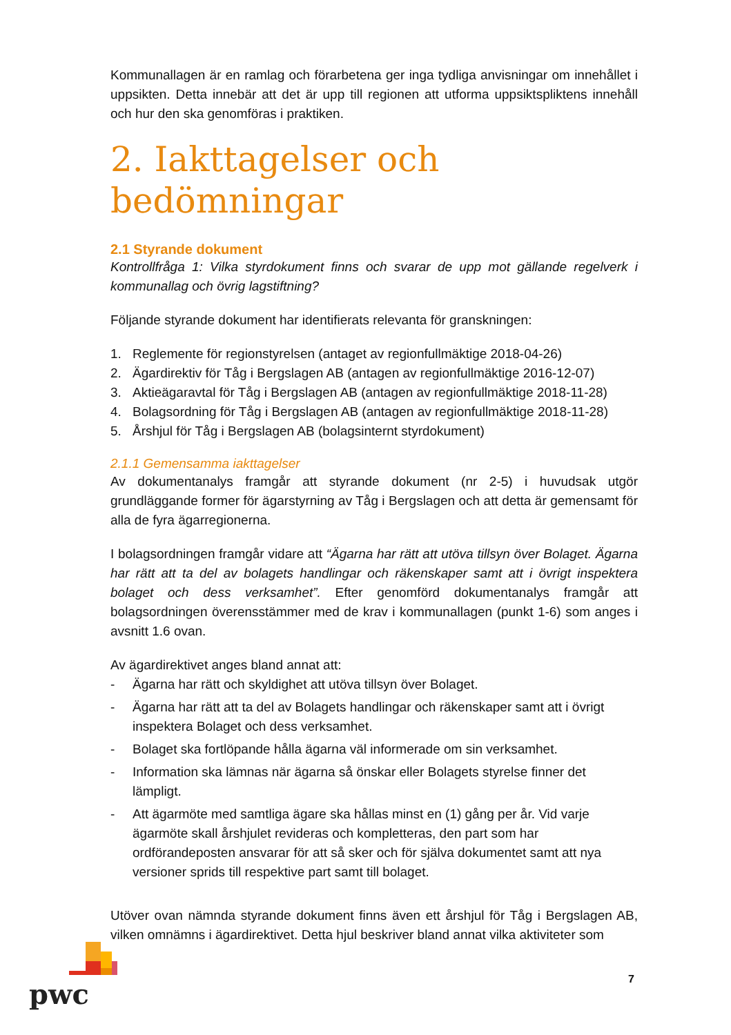Kommunallagen är en ramlag och förarbetena ger inga tydliga anvisningar om innehållet i uppsikten. Detta innebär att det är upp till regionen att utforma uppsiktspliktens innehåll och hur den ska genomföras i praktiken.
2. Iakttagelser och bedömningar
2.1 Styrande dokument
Kontrollfråga 1: Vilka styrdokument finns och svarar de upp mot gällande regelverk i kommunallag och övrig lagstiftning?
Följande styrande dokument har identifierats relevanta för granskningen:
1. Reglemente för regionstyrelsen (antaget av regionfullmäktige 2018-04-26)
2. Ägardirektiv för Tåg i Bergslagen AB (antagen av regionfullmäktige 2016-12-07)
3. Aktieägaravtal för Tåg i Bergslagen AB (antagen av regionfullmäktige 2018-11-28)
4. Bolagsordning för Tåg i Bergslagen AB (antagen av regionfullmäktige 2018-11-28)
5. Årshjul för Tåg i Bergslagen AB (bolagsinternt styrdokument)
2.1.1 Gemensamma iakttagelser
Av dokumentanalys framgår att styrande dokument (nr 2-5) i huvudsak utgör grundläggande former för ägarstyrning av Tåg i Bergslagen och att detta är gemensamt för alla de fyra ägarregionerna.
I bolagsordningen framgår vidare att “Ägarna har rätt att utöva tillsyn över Bolaget. Ägarna har rätt att ta del av bolagets handlingar och räkenskaper samt att i övrigt inspektera bolaget och dess verksamhet”. Efter genomförd dokumentanalys framgår att bolagsordningen överensstämmer med de krav i kommunallagen (punkt 1-6) som anges i avsnitt 1.6 ovan.
Av ägardirektivet anges bland annat att:
- Ägarna har rätt och skyldighet att utöva tillsyn över Bolaget.
- Ägarna har rätt att ta del av Bolagets handlingar och räkenskaper samt att i övrigt inspektera Bolaget och dess verksamhet.
- Bolaget ska fortlöpande hålla ägarna väl informerade om sin verksamhet.
- Information ska lämnas när ägarna så önskar eller Bolagets styrelse finner det lämpligt.
- Att ägarmöte med samtliga ägare ska hållas minst en (1) gång per år. Vid varje ägarmöte skall årshjulet revideras och kompletteras, den part som har ordförandeposten ansvarar för att så sker och för själva dokumentet samt att nya versioner sprids till respektive part samt till bolaget.
Utöver ovan nämnda styrande dokument finns även ett årshjul för Tåg i Bergslagen AB, vilken omnämns i ägardirektivet. Detta hjul beskriver bland annat vilka aktiviteter som
7
pwc